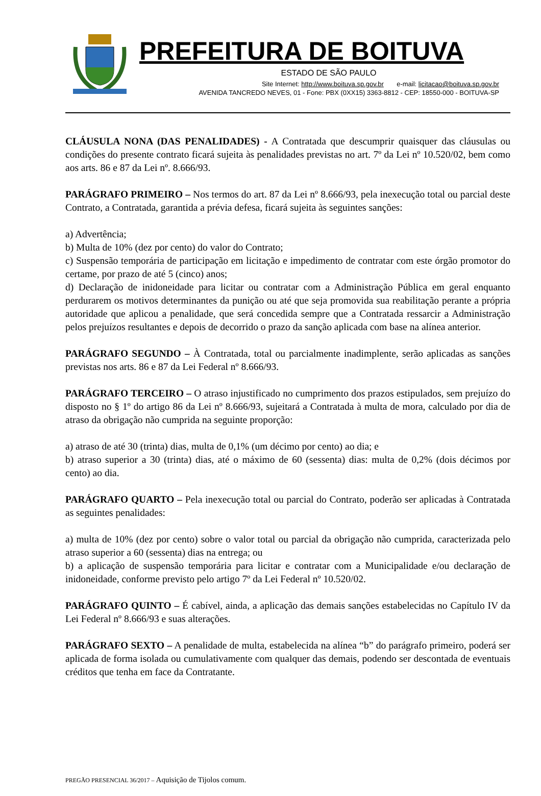PREFEITURA DE BOITUVA
ESTADO DE SÃO PAULO
Site Internet: http://www.boituva.sp.gov.br e-mail: licitacao@boituva.sp.gov.br
AVENIDA TANCREDO NEVES, 01 - Fone: PBX (0XX15) 3363-8812 - CEP: 18550-000 - BOITUVA-SP
CLÁUSULA NONA (DAS PENALIDADES) - A Contratada que descumprir quaisquer das cláusulas ou condições do presente contrato ficará sujeita às penalidades previstas no art. 7º da Lei nº 10.520/02, bem como aos arts. 86 e 87 da Lei nº. 8.666/93.
PARÁGRAFO PRIMEIRO – Nos termos do art. 87 da Lei nº 8.666/93, pela inexecução total ou parcial deste Contrato, a Contratada, garantida a prévia defesa, ficará sujeita às seguintes sanções:
a) Advertência;
b) Multa de 10% (dez por cento) do valor do Contrato;
c) Suspensão temporária de participação em licitação e impedimento de contratar com este órgão promotor do certame, por prazo de até 5 (cinco) anos;
d) Declaração de inidoneidade para licitar ou contratar com a Administração Pública em geral enquanto perdurarem os motivos determinantes da punição ou até que seja promovida sua reabilitação perante a própria autoridade que aplicou a penalidade, que será concedida sempre que a Contratada ressarcir a Administração pelos prejuízos resultantes e depois de decorrido o prazo da sanção aplicada com base na alínea anterior.
PARÁGRAFO SEGUNDO – À Contratada, total ou parcialmente inadimplente, serão aplicadas as sanções previstas nos arts. 86 e 87 da Lei Federal nº 8.666/93.
PARÁGRAFO TERCEIRO – O atraso injustificado no cumprimento dos prazos estipulados, sem prejuízo do disposto no § 1º do artigo 86 da Lei nº 8.666/93, sujeitará a Contratada à multa de mora, calculado por dia de atraso da obrigação não cumprida na seguinte proporção:
a) atraso de até 30 (trinta) dias, multa de 0,1% (um décimo por cento) ao dia; e
b) atraso superior a 30 (trinta) dias, até o máximo de 60 (sessenta) dias: multa de 0,2% (dois décimos por cento) ao dia.
PARÁGRAFO QUARTO – Pela inexecução total ou parcial do Contrato, poderão ser aplicadas à Contratada as seguintes penalidades:
a) multa de 10% (dez por cento) sobre o valor total ou parcial da obrigação não cumprida, caracterizada pelo atraso superior a 60 (sessenta) dias na entrega; ou
b) a aplicação de suspensão temporária para licitar e contratar com a Municipalidade e/ou declaração de inidoneidade, conforme previsto pelo artigo 7º da Lei Federal nº 10.520/02.
PARÁGRAFO QUINTO – É cabível, ainda, a aplicação das demais sanções estabelecidas no Capítulo IV da Lei Federal nº 8.666/93 e suas alterações.
PARÁGRAFO SEXTO – A penalidade de multa, estabelecida na alínea “b” do parágrafo primeiro, poderá ser aplicada de forma isolada ou cumulativamente com qualquer das demais, podendo ser descontada de eventuais créditos que tenha em face da Contratante.
PREGÃO PRESENCIAL 36/2017 – Aquisição de Tijolos comum.